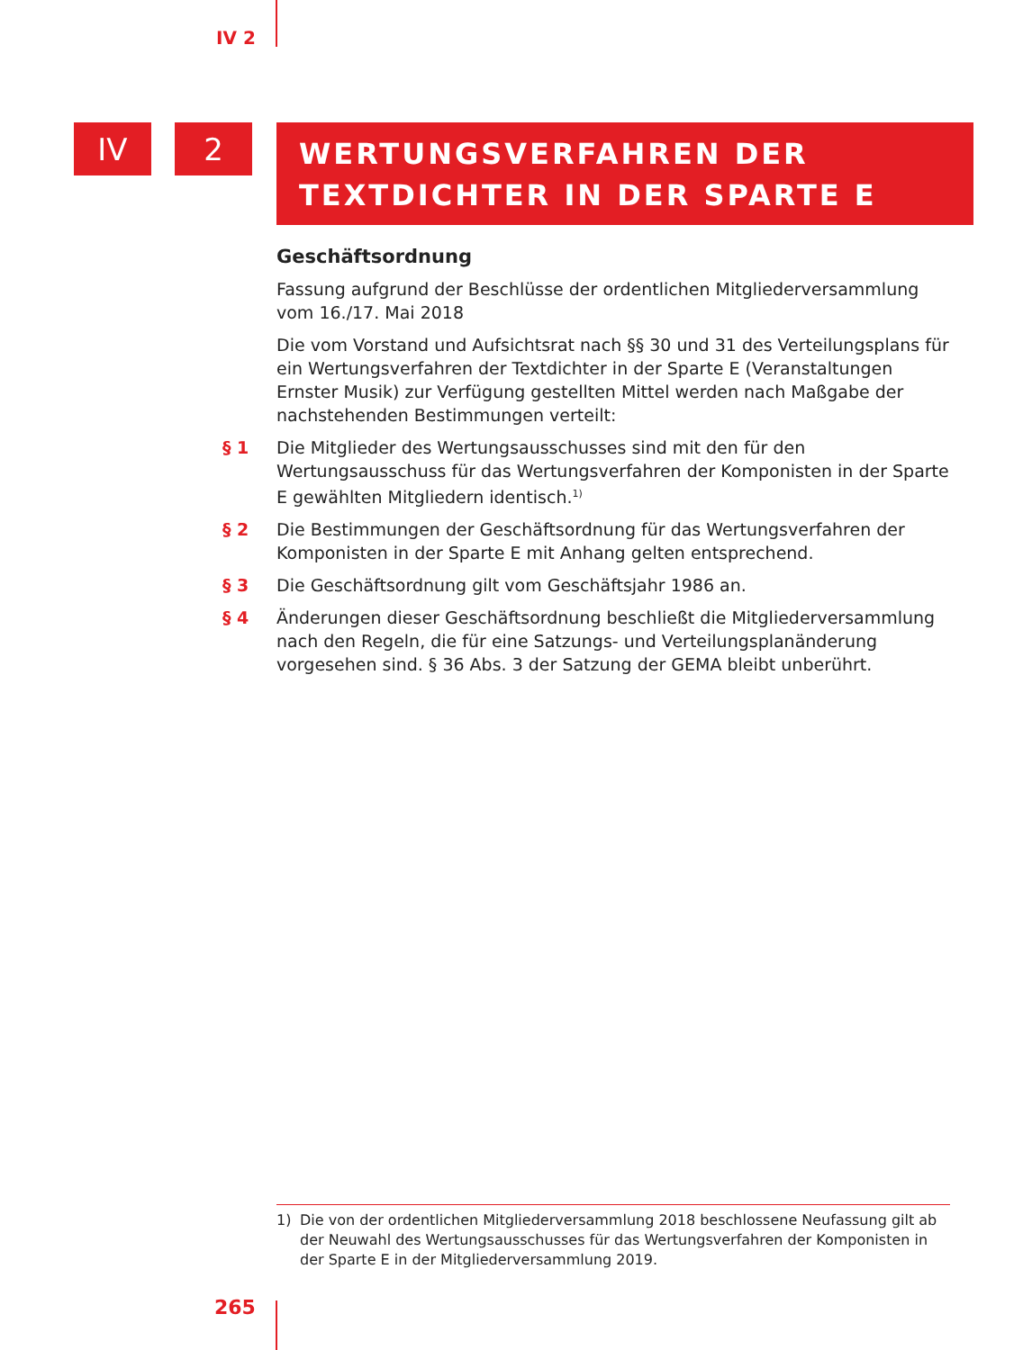IV 2
IV 2
WERTUNGSVERFAHREN DER TEXTDICHTER IN DER SPARTE E
Geschäftsordnung
Fassung aufgrund der Beschlüsse der ordentlichen Mitgliederversammlung vom 16./17. Mai 2018
Die vom Vorstand und Aufsichtsrat nach §§ 30 und 31 des Verteilungsplans für ein Wertungsverfahren der Textdichter in der Sparte E (Veranstaltungen Ernster Musik) zur Verfügung gestellten Mittel werden nach Maßgabe der nachstehenden Bestimmungen verteilt:
§ 1 Die Mitglieder des Wertungsausschusses sind mit den für den Wertungsausschuss für das Wertungsverfahren der Komponisten in der Sparte E gewählten Mitgliedern identisch.<sup>1)</sup>
§ 2 Die Bestimmungen der Geschäftsordnung für das Wertungsverfahren der Komponisten in der Sparte E mit Anhang gelten entsprechend.
§ 3 Die Geschäftsordnung gilt vom Geschäftsjahr 1986 an.
§ 4 Änderungen dieser Geschäftsordnung beschließt die Mitgliederversammlung nach den Regeln, die für eine Satzungs- und Verteilungsplanänderung vorgesehen sind. § 36 Abs. 3 der Satzung der GEMA bleibt unberührt.
1) Die von der ordentlichen Mitgliederversammlung 2018 beschlossene Neufassung gilt ab der Neuwahl des Wertungsausschusses für das Wertungsverfahren der Komponisten in der Sparte E in der Mitgliederversammlung 2019.
265